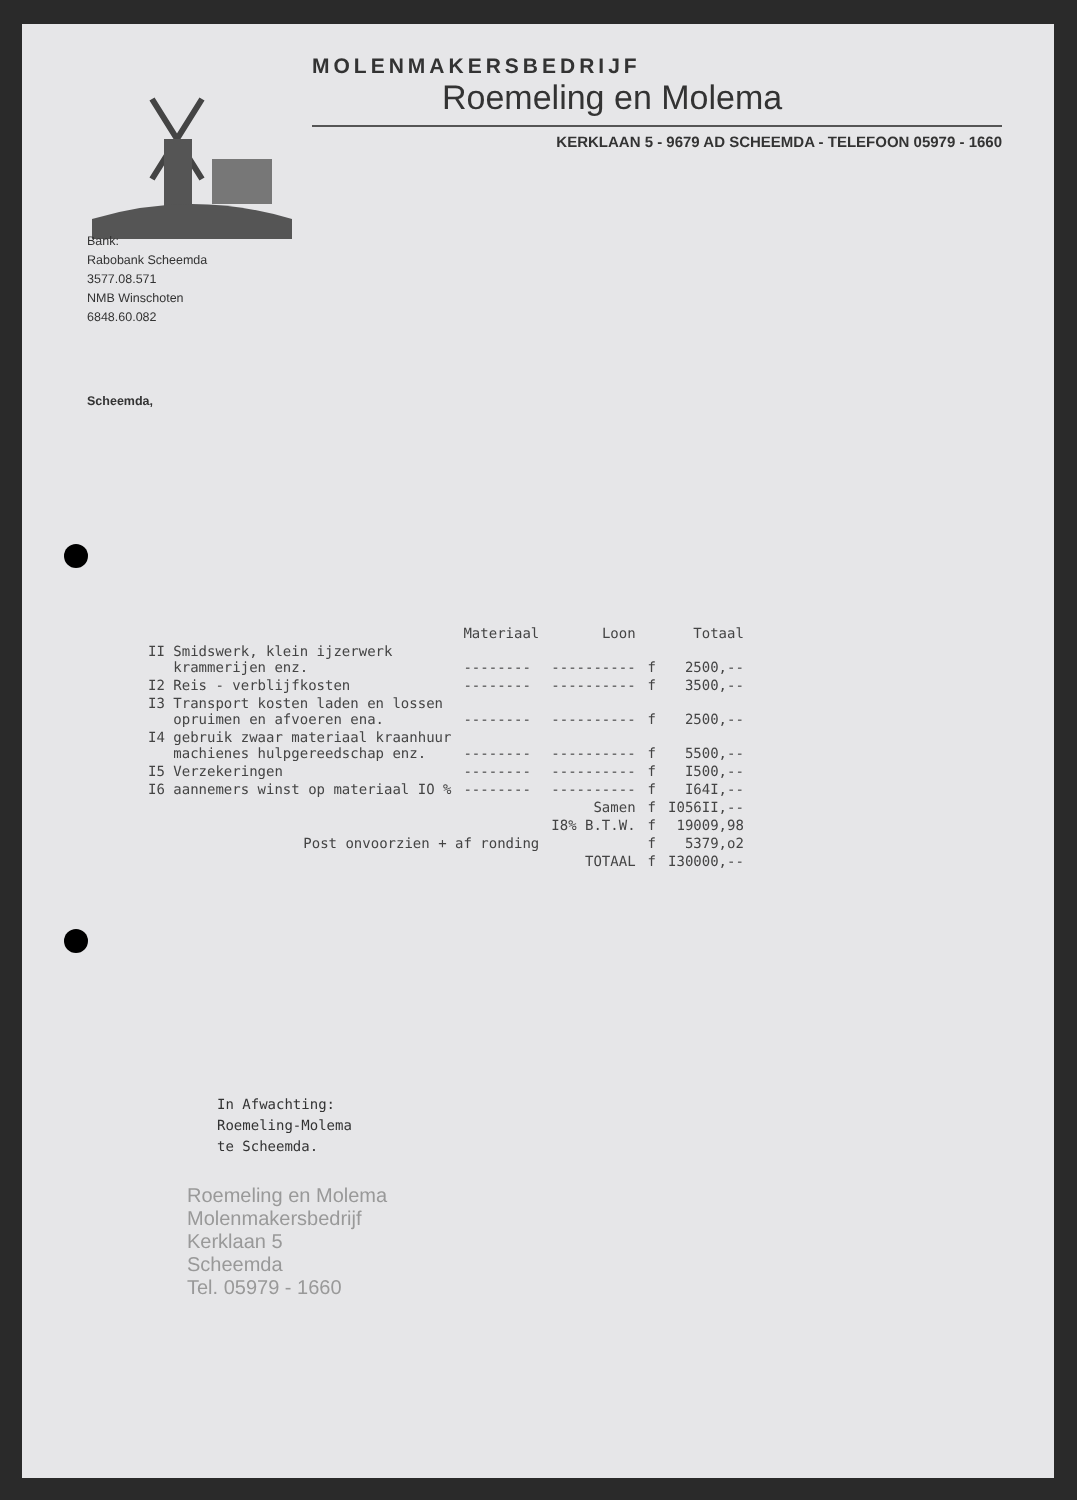MOLENMAKERSBEDRIJF
Roemeling en Molema
KERKLAAN 5 - 9679 AD SCHEEMDA - TELEFOON 05979 - 1660
Bank:
Rabobank Scheemda
3577.08.571
NMB Winschoten
6848.60.082
Scheemda,
| | Materiaal | Loon | | Totaal |
| --- | --- | --- | --- | --- |
| II Smidswerk, klein ijzerwerk krammerijen enz. | -------- | ---------- | f | 2500,-- |
| I2 Reis - verblijfkosten | -------- | ---------- | f | 3500,-- |
| I3 Transport kosten laden en lossen opruimen en afvoeren ena. | -------- | ---------- | f | 2500,-- |
| I4 gebruik zwaar materiaal kraanhuur machienes hulpgereedschap enz. | -------- | ---------- | f | 5500,-- |
| I5 Verzekeringen | -------- | ---------- | f | I500,-- |
| I6 aannemers winst op materiaal IO % | -------- | ---------- | f | I64I,-- |
| | | Samen | f | I056II,-- |
| | | I8% B.T.W. | f | 19009,98 |
| Post onvoorzien + af ronding | | | f | 5379,o2 |
| | | TOTAAL | f | I30000,-- |
In Afwachting:
Roemeling-Molema
te Scheemda.
Roemeling en Molema
Molenmakersbedrijf
Kerklaan 5
Scheemda
Tel. 05979 - 1660